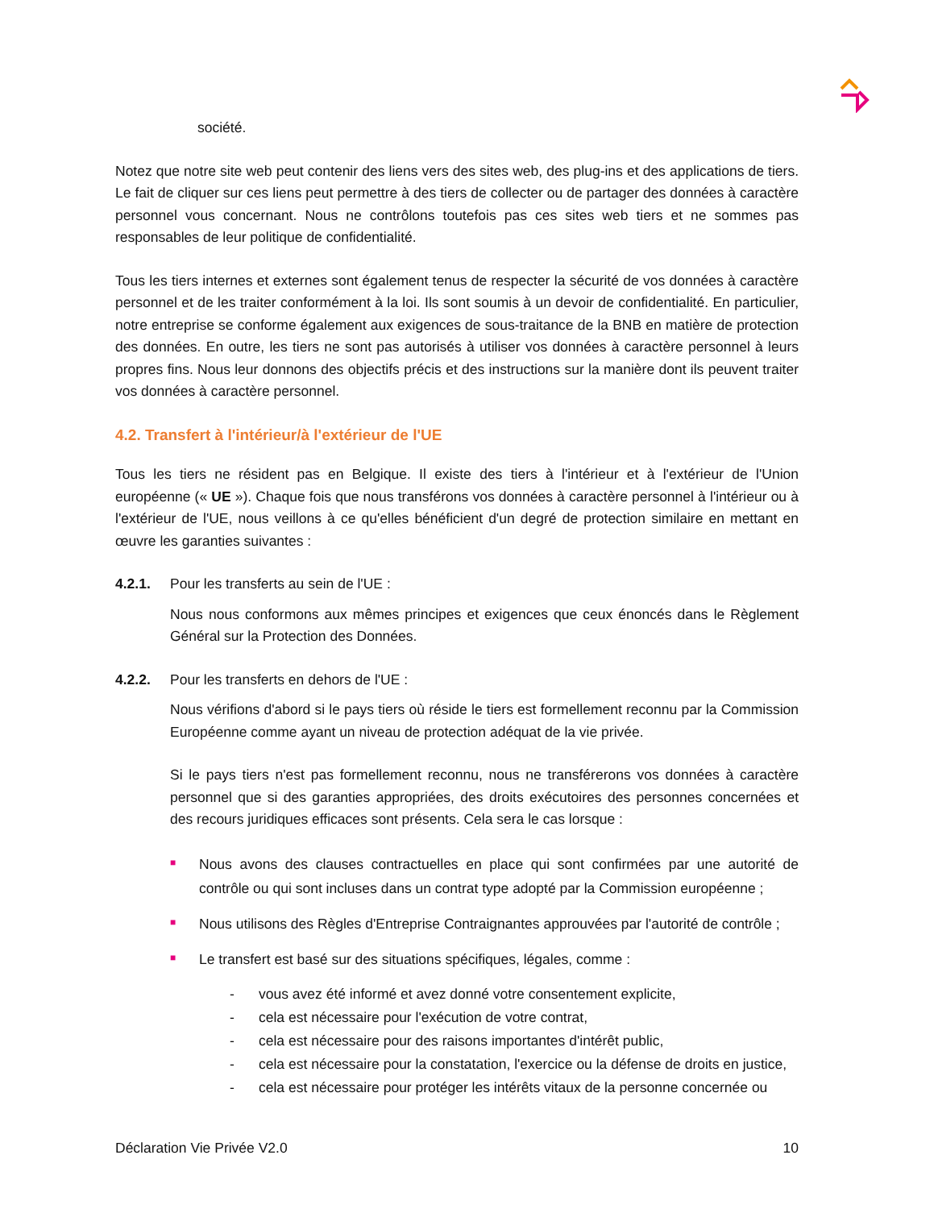société.
Notez que notre site web peut contenir des liens vers des sites web, des plug-ins et des applications de tiers. Le fait de cliquer sur ces liens peut permettre à des tiers de collecter ou de partager des données à caractère personnel vous concernant. Nous ne contrôlons toutefois pas ces sites web tiers et ne sommes pas responsables de leur politique de confidentialité.
Tous les tiers internes et externes sont également tenus de respecter la sécurité de vos données à caractère personnel et de les traiter conformément à la loi. Ils sont soumis à un devoir de confidentialité. En particulier, notre entreprise se conforme également aux exigences de sous-traitance de la BNB en matière de protection des données. En outre, les tiers ne sont pas autorisés à utiliser vos données à caractère personnel à leurs propres fins. Nous leur donnons des objectifs précis et des instructions sur la manière dont ils peuvent traiter vos données à caractère personnel.
4.2. Transfert à l'intérieur/à l'extérieur de l'UE
Tous les tiers ne résident pas en Belgique. Il existe des tiers à l'intérieur et à l'extérieur de l'Union européenne (« UE »). Chaque fois que nous transférons vos données à caractère personnel à l'intérieur ou à l'extérieur de l'UE, nous veillons à ce qu'elles bénéficient d'un degré de protection similaire en mettant en œuvre les garanties suivantes :
4.2.1. Pour les transferts au sein de l'UE :
Nous nous conformons aux mêmes principes et exigences que ceux énoncés dans le Règlement Général sur la Protection des Données.
4.2.2. Pour les transferts en dehors de l'UE :
Nous vérifions d'abord si le pays tiers où réside le tiers est formellement reconnu par la Commission Européenne comme ayant un niveau de protection adéquat de la vie privée.
Si le pays tiers n'est pas formellement reconnu, nous ne transférerons vos données à caractère personnel que si des garanties appropriées, des droits exécutoires des personnes concernées et des recours juridiques efficaces sont présents. Cela sera le cas lorsque :
■ Nous avons des clauses contractuelles en place qui sont confirmées par une autorité de contrôle ou qui sont incluses dans un contrat type adopté par la Commission européenne ;
■ Nous utilisons des Règles d'Entreprise Contraignantes approuvées par l'autorité de contrôle ;
■ Le transfert est basé sur des situations spécifiques, légales, comme :
- vous avez été informé et avez donné votre consentement explicite,
- cela est nécessaire pour l'exécution de votre contrat,
- cela est nécessaire pour des raisons importantes d'intérêt public,
- cela est nécessaire pour la constatation, l'exercice ou la défense de droits en justice,
- cela est nécessaire pour protéger les intérêts vitaux de la personne concernée ou
Déclaration Vie Privée V2.0 10